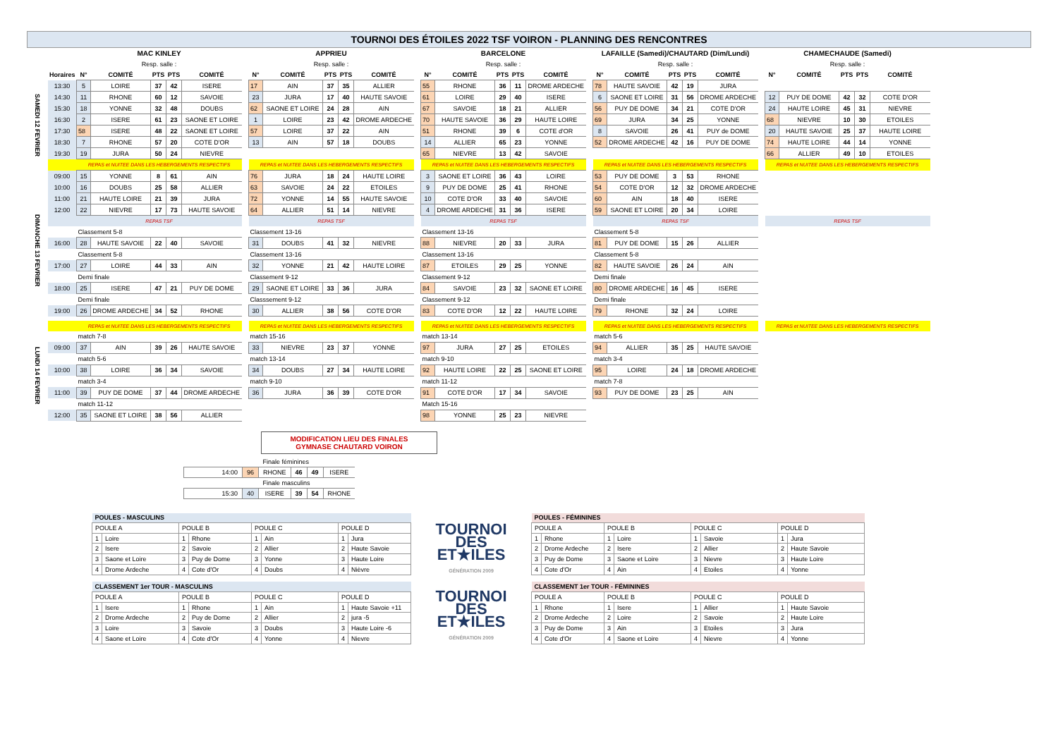TOURNOI DES ÉTOILES 2022 TSF VOIRON - PLANNING DES RENCONTRES
| | | MAC KINLEY | | | | | | APPRIEU | | | | | | BARCELONE | | | | | | LAFAILLE (Samedi)/CHAUTARD (Dim/Lundi) | | | | | | CHAMECHAUDE (Samedi) | | | | |
| | | Resp. salle : | | | | | | Resp. salle : | | | | | | Resp. salle : | | | | | | Resp. salle : | | | | | | Resp. salle : | | | | |
| | Horaires | N° | COMITÉ | PTS | PTS | COMITÉ | | N° | COMITÉ | PTS | PTS | COMITÉ | | N° | COMITÉ | PTS | PTS | COMITÉ | | N° | COMITÉ | PTS | PTS | COMITÉ | | N° | COMITÉ | PTS | PTS | COMITÉ |
| SAMEDI 12 FEVRIER | 13:30 | 5 | LOIRE | 37 | 42 | ISERE | | 17 | AIN | 37 | 35 | ALLIER | | 55 | RHONE | 36 | 11 | DROME ARDECHE | | 78 | HAUTE SAVOIE | 42 | 19 | JURA | | | | | | |
| | 14:30 | 11 | RHONE | 60 | 12 | SAVOIE | | 23 | JURA | 17 | 40 | HAUTE SAVOIE | | 61 | LOIRE | 29 | 40 | ISERE | | 6 | SAONE ET LOIRE | 31 | 56 | DROME ARDECHE | | 12 | PUY DE DOME | 42 | 32 | COTE D'OR |
| | 15:30 | 18 | YONNE | 32 | 48 | DOUBS | | 62 | SAONE ET LOIRE | 24 | 28 | AIN | | 67 | SAVOIE | 18 | 21 | ALLIER | | 56 | PUY DE DOME | 34 | 21 | COTE D'OR | | 24 | HAUTE LOIRE | 45 | 31 | NIEVRE |
| | 16:30 | 2 | ISERE | 61 | 23 | SAONE ET LOIRE | | 1 | LOIRE | 23 | 42 | DROME ARDECHE | | 70 | HAUTE SAVOIE | 36 | 29 | HAUTE LOIRE | | 69 | JURA | 34 | 25 | YONNE | | 68 | NIEVRE | 10 | 30 | ETOILES |
| | 17:30 | 58 | ISERE | 48 | 22 | SAONE ET LOIRE | | 57 | LOIRE | 37 | 22 | AIN | | 51 | RHONE | 39 | 6 | COTE d'OR | | 8 | SAVOIE | 26 | 41 | PUY de DOME | | 20 | HAUTE SAVOIE | 25 | 37 | HAUTE LOIRE |
| | 18:30 | 7 | RHONE | 57 | 20 | COTE D'OR | | 13 | AIN | 57 | 18 | DOUBS | | 14 | ALLIER | 65 | 23 | YONNE | | 52 | DROME ARDECHE | 42 | 16 | PUY DE DOME | | 74 | HAUTE LOIRE | 44 | 14 | YONNE |
| | 19:30 | 19 | JURA | 50 | 24 | NIEVRE | | | | | | | | 65 | NIEVRE | 13 | 42 | SAVOIE | | | | | | | | 66 | ALLIER | 49 | 10 | ETOILES |
| | | REPAS et NUITEE DANS LES HEBERGEMENTS RESPECTIFS | | | | | | REPAS et NUITEE DANS LES HEBERGEMENTS RESPECTIFS | | | | | | REPAS et NUITEE DANS LES HEBERGEMENTS RESPECTIFS | | | | | | REPAS et NUITEE DANS LES HEBERGEMENTS RESPECTIFS | | | | | | REPAS et NUITEE DANS LES HEBERGEMENTS RESPECTIFS | | | | |
| DIMANCHE 13 FEVRIER | 09:00 | 15 | YONNE | 8 | 61 | AIN | | 76 | JURA | 18 | 24 | HAUTE LOIRE | | 3 | SAONE ET LOIRE | 36 | 43 | LOIRE | | 53 | PUY DE DOME | 3 | 53 | RHONE | | | | | | |
| | 10:00 | 16 | DOUBS | 25 | 58 | ALLIER | | 63 | SAVOIE | 24 | 22 | ETOILES | | 9 | PUY DE DOME | 25 | 41 | RHONE | | 54 | COTE D'OR | 12 | 32 | DROME ARDECHE | | | | | | |
| | 11:00 | 21 | HAUTE LOIRE | 21 | 39 | JURA | | 72 | YONNE | 14 | 55 | HAUTE SAVOIE | | 10 | COTE D'OR | 33 | 40 | SAVOIE | | 60 | AIN | 18 | 40 | ISERE | | | | | | |
| | 12:00 | 22 | NIEVRE | 17 | 73 | HAUTE SAVOIE | | 64 | ALLIER | 51 | 14 | NIEVRE | | 4 | DROME ARDECHE | 31 | 36 | ISERE | | 59 | SAONE ET LOIRE | 20 | 34 | LOIRE | | | | | | |
| | | REPAS TSF | | | | | | REPAS TSF | | | | | | REPAS TSF | | | | | | REPAS TSF | | | | | | REPAS TSF | | | | |
| | | Classement 5-8 | | | | | | Classement 13-16 | | | | | | Classement 13-16 | | | | | | Classement 5-8 | | | | | | | | | | |
| | 16:00 | 28 | HAUTE SAVOIE | 22 | 40 | SAVOIE | | 31 | DOUBS | 41 | 32 | NIEVRE | | 88 | NIEVRE | 20 | 33 | JURA | | 81 | PUY DE DOME | 15 | 26 | ALLIER | | | | | | |
| | | Classement 5-8 | | | | | | Classement 13-16 | | | | | | Classement 13-16 | | | | | | Classement 5-8 | | | | | | | | | | |
| | 17:00 | 27 | LOIRE | 44 | 33 | AIN | | 32 | YONNE | 21 | 42 | HAUTE LOIRE | | 87 | ETOILES | 29 | 25 | YONNE | | 82 | HAUTE SAVOIE | 26 | 24 | AIN | | | | | | |
| | | Demi finale | | | | | | Classement 9-12 | | | | | | Classement 9-12 | | | | | | Demi finale | | | | | | | | | | |
| | 18:00 | 25 | ISERE | 47 | 21 | PUY DE DOME | | 29 | SAONE ET LOIRE | 33 | 36 | JURA | | 84 | SAVOIE | 23 | 32 | SAONE ET LOIRE | | 80 | DROME ARDECHE | 16 | 45 | ISERE | | | | | | |
| | | Demi finale | | | | | | Classsement 9-12 | | | | | | Classement 9-12 | | | | | | Demi finale | | | | | | | | | | |
| | 19:00 | 26 | DROME ARDECHE | 34 | 52 | RHONE | | 30 | ALLIER | 38 | 56 | COTE D'OR | | 83 | COTE D'OR | 12 | 22 | HAUTE LOIRE | | 79 | RHONE | 32 | 24 | LOIRE | | | | | | |
| | | REPAS et NUITEE DANS LES HEBERGEMENTS RESPECTIFS | | | | | | REPAS et NUITEE DANS LES HEBERGEMENTS RESPECTIFS | | | | | | REPAS et NUITEE DANS LES HEBERGEMENTS RESPECTIFS | | | | | | REPAS et NUITEE DANS LES HEBERGEMENTS RESPECTIFS | | | | | | REPAS et NUITEE DANS LES HEBERGEMENTS RESPECTIFS | | | | |
| LUNDI 14 FEVRIER | | match 7-8 | | | | | | match 15-16 | | | | | | match 13-14 | | | | | | match 5-6 | | | | | | | | | | |
| | 09:00 | 37 | AIN | 39 | 26 | HAUTE SAVOIE | | 33 | NIEVRE | 23 | 37 | YONNE | | 97 | JURA | 27 | 25 | ETOILES | | 94 | ALLIER | 35 | 25 | HAUTE SAVOIE | | | | | | |
| | | match 5-6 | | | | | | match 13-14 | | | | | | match 9-10 | | | | | | match 3-4 | | | | | | | | | | |
| | 10:00 | 38 | LOIRE | 36 | 34 | SAVOIE | | 34 | DOUBS | 27 | 34 | HAUTE LOIRE | | 92 | HAUTE LOIRE | 22 | 25 | SAONE ET LOIRE | | 95 | LOIRE | 24 | 18 | DROME ARDECHE | | | | | | |
| | | match 3-4 | | | | | | match 9-10 | | | | | | match 11-12 | | | | | | match 7-8 | | | | | | | | | | |
| | 11:00 | 39 | PUY DE DOME | 37 | 44 | DROME ARDECHE | | 36 | JURA | 36 | 39 | COTE D'OR | | 91 | COTE D'OR | 17 | 34 | SAVOIE | | 93 | PUY DE DOME | 23 | 25 | AIN | | | | | | |
| | | match 11-12 | | | | | | | | | | | | Match 15-16 | | | | | | | | | | | | | | | | |
| | 12:00 | 35 | SAONE ET LOIRE | 38 | 56 | ALLIER | | | | | | | | 98 | YONNE | 25 | 23 | NIEVRE | | | | | | | | | | | | |
MODIFICATION LIEU DES FINALES
GYMNASE CHAUTARD VOIRON
| | | Finale féminines | | | |
| 14:00 | 96 | RHONE | 46 | 49 | ISERE |
| | | Finale masculins | | | |
| 15:30 | 40 | ISERE | 39 | 54 | RHONE |
| POULES - MASCULINS | | | | | | | |
| POULE A | | POULE B | | POULE C | | POULE D | |
| 1 | Loire | 1 | Rhone | 1 | Ain | 1 | Jura |
| 2 | Isere | 2 | Savoie | 2 | Allier | 2 | Haute Savoie |
| 3 | Saone et Loire | 3 | Puy de Dome | 3 | Yonne | 3 | Haute Loire |
| 4 | Drome Ardeche | 4 | Cote d'Or | 4 | Doubs | 4 | Nièvre |
| CLASSEMENT 1er TOUR - MASCULINS | | | | | | | |
| POULE A | | POULE B | | POULE C | | POULE D | |
| 1 | Isere | 1 | Rhone | 1 | Ain | 1 | Haute Savoie +11 |
| 2 | Drome Ardeche | 2 | Puy de Dome | 2 | Allier | 2 | jura -5 |
| 3 | Loire | 3 | Savoie | 3 | Doubs | 3 | Haute Loire -6 |
| 4 | Saone et Loire | 4 | Cote d'Or | 4 | Yonne | 4 | Nievre |
TOURNOI
DES ET★ILES
GÉNÉRATION 2009
TOURNOI
DES ET★ILES
GÉNÉRATION 2009
| POULES - FÉMININES | | | | | | | |
| POULE A | | POULE B | | POULE C | | POULE D | |
| 1 | Rhone | 1 | Loire | 1 | Savoie | 1 | Jura |
| 2 | Drome Ardeche | 2 | Isere | 2 | Allier | 2 | Haute Savoie |
| 3 | Puy de Dome | 3 | Saone et Loire | 3 | Nievre | 3 | Haute Loire |
| 4 | Cote d'Or | 4 | Ain | 4 | Etoiles | 4 | Yonne |
| CLASSEMENT 1er TOUR - FÉMININES | | | | | | | |
| POULE A | | POULE B | | POULE C | | POULE D | |
| 1 | Rhone | 1 | Isere | 1 | Allier | 1 | Haute Savoie |
| 2 | Drome Ardeche | 2 | Loire | 2 | Savoie | 2 | Haute Loire |
| 3 | Puy de Dome | 3 | Ain | 3 | Etoiles | 3 | Jura |
| 4 | Cote d'Or | 4 | Saone et Loire | 4 | Nievre | 4 | Yonne |